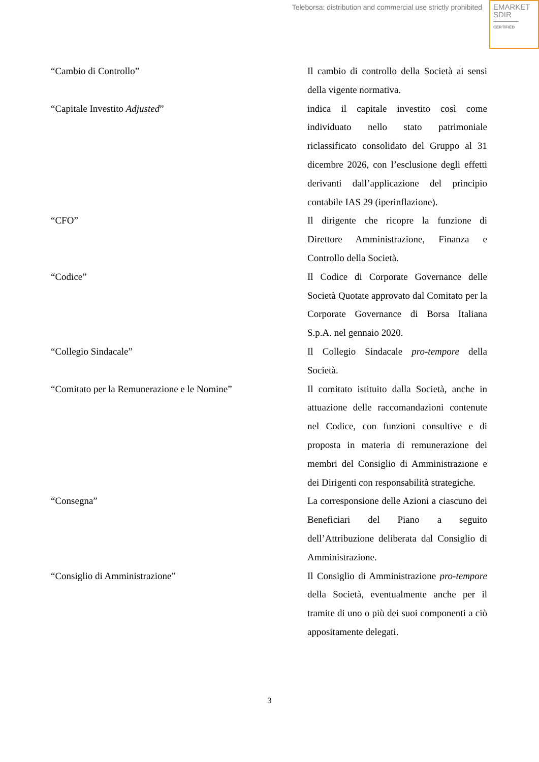Teleborsa: distribution and commercial use strictly prohibited
EMARKET
SDIR
CERTIFIED
“Cambio di Controllo” Il cambio di controllo della Società ai sensi della vigente normativa.
“Capitale Investito Adjusted” indica il capitale investito così come individuato nello stato patrimoniale riclassificato consolidato del Gruppo al 31 dicembre 2026, con l’esclusione degli effetti derivanti dall’applicazione del principio contabile IAS 29 (iperinflazione).
“CFO” Il dirigente che ricopre la funzione di Direttore Amministrazione, Finanza e Controllo della Società.
“Codice” Il Codice di Corporate Governance delle Società Quotate approvato dal Comitato per la Corporate Governance di Borsa Italiana S.p.A. nel gennaio 2020.
“Collegio Sindacale” Il Collegio Sindacale pro-tempore della Società.
“Comitato per la Remunerazione e le Nomine” Il comitato istituito dalla Società, anche in attuazione delle raccomandazioni contenute nel Codice, con funzioni consultive e di proposta in materia di remunerazione dei membri del Consiglio di Amministrazione e dei Dirigenti con responsabilità strategiche.
“Consegna” La corresponsione delle Azioni a ciascuno dei Beneficiari del Piano a seguito dell’Attribuzione deliberata dal Consiglio di Amministrazione.
“Consiglio di Amministrazione” Il Consiglio di Amministrazione pro-tempore della Società, eventualmente anche per il tramite di uno o più dei suoi componenti a ciò appositamente delegati.
3